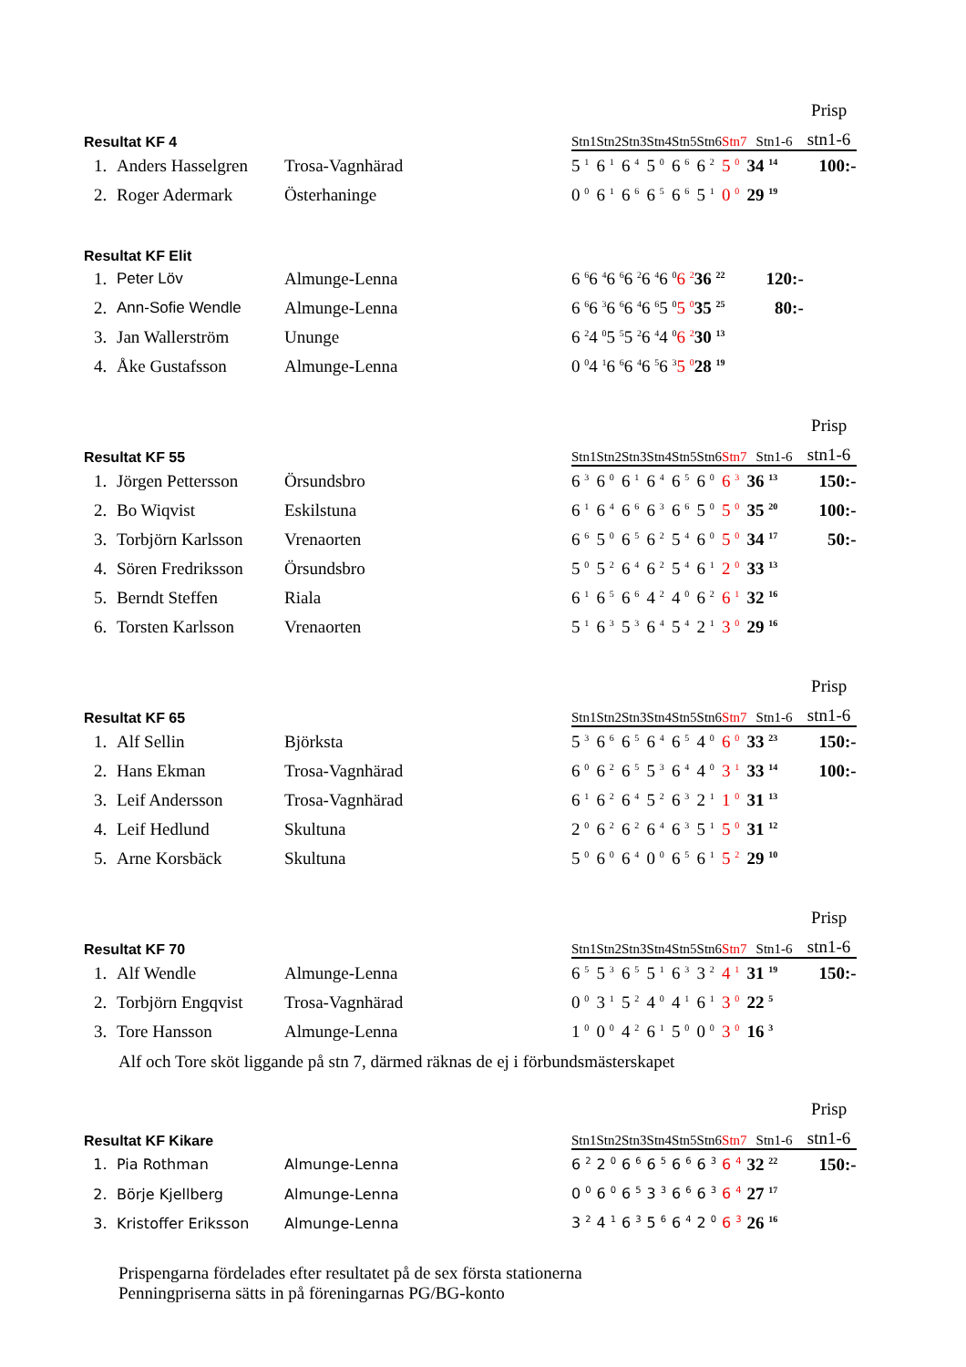| | | | | | | | | | | | | Prisp |
| --- | --- | --- | --- | --- | --- | --- | --- | --- | --- | --- | --- | --- |
| Resultat KF 4 | | | | Stn1 | Stn2 | Stn3 | Stn4 | Stn5 | Stn6 | Stn7 | Stn1-6 | stn1-6 |
| 1. | Anders Hasselgren | Trosa-Vagnhärad | | 5 <sup>1</sup> | 6 <sup>1</sup> | 6 <sup>4</sup> | 5 <sup>0</sup> | 6 <sup>6</sup> | 6 <sup>2</sup> | 5 <sup>0</sup> | 34 <sup>14</sup> | 100:- |
| 2. | Roger Adermark | Österhaninge | | 0 <sup>0</sup> | 6 <sup>1</sup> | 6 <sup>6</sup> | 6 <sup>5</sup> | 6 <sup>6</sup> | 5 <sup>1</sup> | 0 <sup>0</sup> | 29 <sup>19</sup> | |
| Resultat KF Elit | | | | | | | | | | | | |
| --- | --- | --- | --- | --- | --- | --- | --- | --- | --- | --- | --- | --- |
| 1. | Peter Löv | Almunge-Lenna | | 6 <sup>6</sup> | 6 <sup>4</sup> | 6 <sup>6</sup> | 6 <sup>2</sup> | 6 <sup>4</sup> | 6 <sup>0</sup> | 6 <sup>2</sup> | 36 <sup>22</sup> | 120:- |
| 2. | Ann-Sofie Wendle | Almunge-Lenna | | 6 <sup>6</sup> | 6 <sup>3</sup> | 6 <sup>6</sup> | 6 <sup>4</sup> | 6 <sup>6</sup> | 5 <sup>0</sup> | 5 <sup>0</sup> | 35 <sup>25</sup> | 80:- |
| 3. | Jan Wallerström | Ununge | | 6 <sup>2</sup> | 4 <sup>0</sup> | 5 <sup>5</sup> | 5 <sup>2</sup> | 6 <sup>4</sup> | 4 <sup>0</sup> | 6 <sup>2</sup> | 30 <sup>13</sup> | |
| 4. | Åke Gustafsson | Almunge-Lenna | | 0 <sup>0</sup> | 4 <sup>1</sup> | 6 <sup>6</sup> | 6 <sup>4</sup> | 6 <sup>5</sup> | 6 <sup>3</sup> | 5 <sup>0</sup> | 28 <sup>19</sup> | |
| | | | | | | | | | | | | Prisp |
| --- | --- | --- | --- | --- | --- | --- | --- | --- | --- | --- | --- | --- |
| Resultat KF 55 | | | | Stn1 | Stn2 | Stn3 | Stn4 | Stn5 | Stn6 | Stn7 | Stn1-6 | stn1-6 |
| 1. | Jörgen Pettersson | Örsundsbro | | 6 <sup>3</sup> | 6 <sup>0</sup> | 6 <sup>1</sup> | 6 <sup>4</sup> | 6 <sup>5</sup> | 6 <sup>0</sup> | 6 <sup>3</sup> | 36 <sup>13</sup> | 150:- |
| 2. | Bo Wiqvist | Eskilstuna | | 6 <sup>1</sup> | 6 <sup>4</sup> | 6 <sup>6</sup> | 6 <sup>3</sup> | 6 <sup>6</sup> | 5 <sup>0</sup> | 5 <sup>0</sup> | 35 <sup>20</sup> | 100:- |
| 3. | Torbjörn Karlsson | Vrenaorten | | 6 <sup>6</sup> | 5 <sup>0</sup> | 6 <sup>5</sup> | 6 <sup>2</sup> | 5 <sup>4</sup> | 6 <sup>0</sup> | 5 <sup>0</sup> | 34 <sup>17</sup> | 50:- |
| 4. | Sören Fredriksson | Örsundsbro | | 5 <sup>0</sup> | 5 <sup>2</sup> | 6 <sup>4</sup> | 6 <sup>2</sup> | 5 <sup>4</sup> | 6 <sup>1</sup> | 2 <sup>0</sup> | 33 <sup>13</sup> | |
| 5. | Berndt Steffen | Riala | | 6 <sup>1</sup> | 6 <sup>5</sup> | 6 <sup>6</sup> | 4 <sup>2</sup> | 4 <sup>0</sup> | 6 <sup>2</sup> | 6 <sup>1</sup> | 32 <sup>16</sup> | |
| 6. | Torsten Karlsson | Vrenaorten | | 5 <sup>1</sup> | 6 <sup>3</sup> | 5 <sup>3</sup> | 6 <sup>4</sup> | 5 <sup>4</sup> | 2 <sup>1</sup> | 3 <sup>0</sup> | 29 <sup>16</sup> | |
| | | | | | | | | | | | | Prisp |
| --- | --- | --- | --- | --- | --- | --- | --- | --- | --- | --- | --- | --- |
| Resultat KF 65 | | | | Stn1 | Stn2 | Stn3 | Stn4 | Stn5 | Stn6 | Stn7 | Stn1-6 | stn1-6 |
| 1. | Alf Sellin | Björksta | | 5 <sup>3</sup> | 6 <sup>6</sup> | 6 <sup>5</sup> | 6 <sup>4</sup> | 6 <sup>5</sup> | 4 <sup>0</sup> | 6 <sup>0</sup> | 33 <sup>23</sup> | 150:- |
| 2. | Hans Ekman | Trosa-Vagnhärad | | 6 <sup>0</sup> | 6 <sup>2</sup> | 6 <sup>5</sup> | 5 <sup>3</sup> | 6 <sup>4</sup> | 4 <sup>0</sup> | 3 <sup>1</sup> | 33 <sup>14</sup> | 100:- |
| 3. | Leif Andersson | Trosa-Vagnhärad | | 6 <sup>1</sup> | 6 <sup>2</sup> | 6 <sup>4</sup> | 5 <sup>2</sup> | 6 <sup>3</sup> | 2 <sup>1</sup> | 1 <sup>0</sup> | 31 <sup>13</sup> | |
| 4. | Leif Hedlund | Skultuna | | 2 <sup>0</sup> | 6 <sup>2</sup> | 6 <sup>2</sup> | 6 <sup>4</sup> | 6 <sup>3</sup> | 5 <sup>1</sup> | 5 <sup>0</sup> | 31 <sup>12</sup> | |
| 5. | Arne Korsbäck | Skultuna | | 5 <sup>0</sup> | 6 <sup>0</sup> | 6 <sup>4</sup> | 0 <sup>0</sup> | 6 <sup>5</sup> | 6 <sup>1</sup> | 5 <sup>2</sup> | 29 <sup>10</sup> | |
| | | | | | | | | | | | | Prisp |
| --- | --- | --- | --- | --- | --- | --- | --- | --- | --- | --- | --- | --- |
| Resultat KF 70 | | | | Stn1 | Stn2 | Stn3 | Stn4 | Stn5 | Stn6 | Stn7 | Stn1-6 | stn1-6 |
| 1. | Alf Wendle | Almunge-Lenna | | 6 <sup>5</sup> | 5 <sup>3</sup> | 6 <sup>5</sup> | 5 <sup>1</sup> | 6 <sup>3</sup> | 3 <sup>2</sup> | 4 <sup>1</sup> | 31 <sup>19</sup> | 150:- |
| 2. | Torbjörn Engqvist | Trosa-Vagnhärad | | 0 <sup>0</sup> | 3 <sup>1</sup> | 5 <sup>2</sup> | 4 <sup>0</sup> | 4 <sup>1</sup> | 6 <sup>1</sup> | 3 <sup>0</sup> | 22 <sup>5</sup> | |
| 3. | Tore Hansson | Almunge-Lenna | | 1 <sup>0</sup> | 0 <sup>0</sup> | 4 <sup>2</sup> | 6 <sup>1</sup> | 5 <sup>0</sup> | 0 <sup>0</sup> | 3 <sup>0</sup> | 16 <sup>3</sup> | |
Alf och Tore sköt liggande på stn 7, därmed räknas de ej i förbundsmästerskapet
| | | | | | | | | | | | | Prisp |
| --- | --- | --- | --- | --- | --- | --- | --- | --- | --- | --- | --- | --- |
| Resultat KF Kikare | | | | Stn1 | Stn2 | Stn3 | Stn4 | Stn5 | Stn6 | Stn7 | Stn1-6 | stn1-6 |
| 1. | Pia Rothman | Almunge-Lenna | | 6 <sup>2</sup> | 2 <sup>0</sup> | 6 <sup>6</sup> | 6 <sup>5</sup> | 6 <sup>6</sup> | 6 <sup>3</sup> | 6 <sup>4</sup> | 32 <sup>22</sup> | 150:- |
| 2. | Börje Kjellberg | Almunge-Lenna | | 0 <sup>0</sup> | 6 <sup>0</sup> | 6 <sup>5</sup> | 3 <sup>3</sup> | 6 <sup>6</sup> | 6 <sup>3</sup> | 6 <sup>4</sup> | 27 <sup>17</sup> | |
| 3. | Kristoffer Eriksson | Almunge-Lenna | | 3 <sup>2</sup> | 4 <sup>1</sup> | 6 <sup>3</sup> | 5 <sup>6</sup> | 6 <sup>4</sup> | 2 <sup>0</sup> | 6 <sup>3</sup> | 26 <sup>16</sup> | |
Prispengarna fördelades efter resultatet på de sex första stationerna
Penningpriserna sätts in på föreningarnas PG/BG-konto